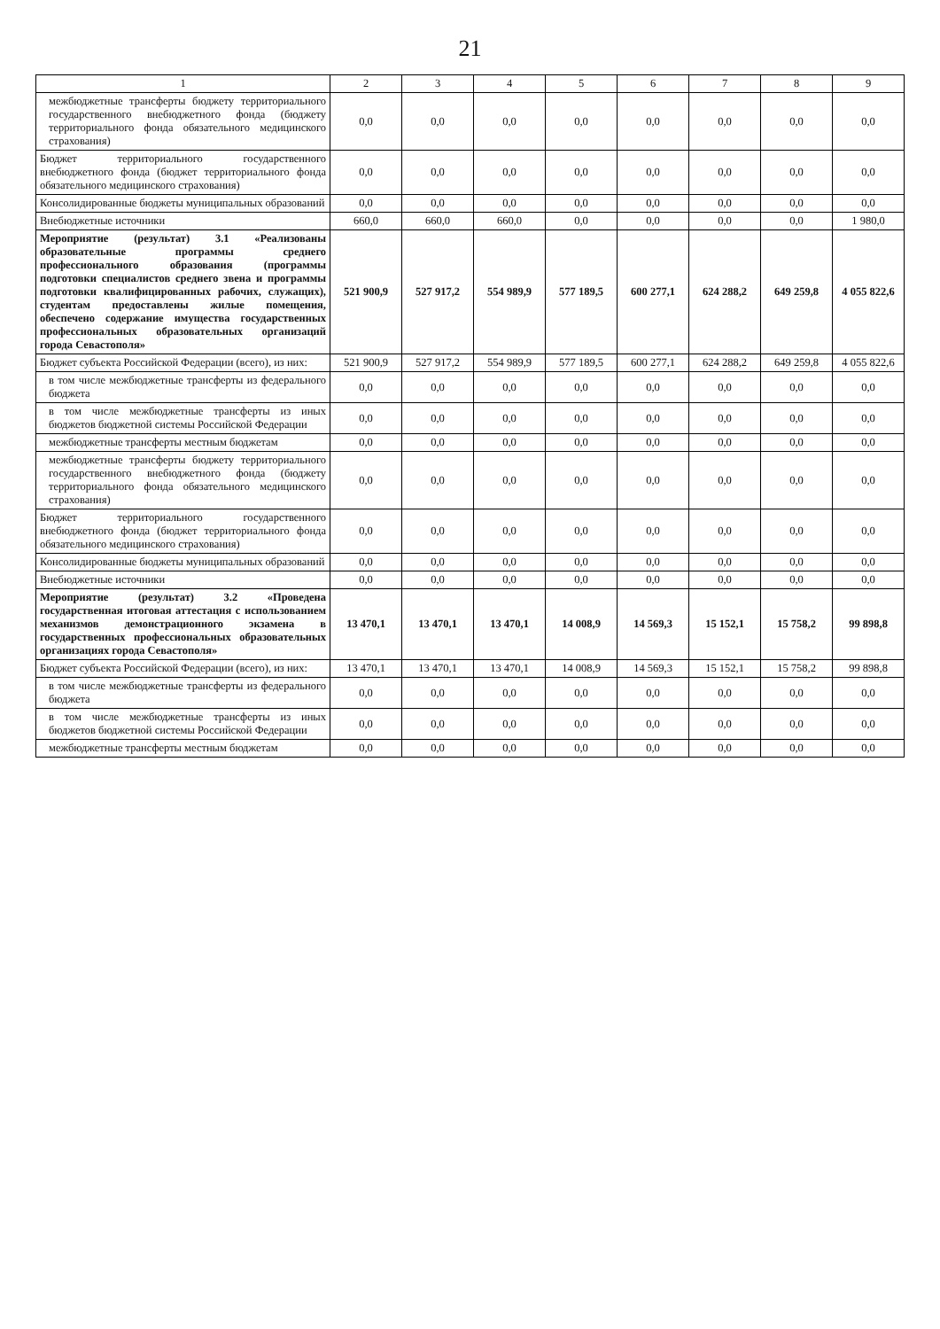21
| 1 | 2 | 3 | 4 | 5 | 6 | 7 | 8 | 9 |
| --- | --- | --- | --- | --- | --- | --- | --- | --- |
| межбюджетные трансферты бюджету территориального государственного внебюджетного фонда (бюджету территориального фонда обязательного медицинского страхования) | 0,0 | 0,0 | 0,0 | 0,0 | 0,0 | 0,0 | 0,0 | 0,0 |
| Бюджет территориального государственного внебюджетного фонда (бюджет территориального фонда обязательного медицинского страхования) | 0,0 | 0,0 | 0,0 | 0,0 | 0,0 | 0,0 | 0,0 | 0,0 |
| Консолидированные бюджеты муниципальных образований | 0,0 | 0,0 | 0,0 | 0,0 | 0,0 | 0,0 | 0,0 | 0,0 |
| Внебюджетные источники | 660,0 | 660,0 | 660,0 | 0,0 | 0,0 | 0,0 | 0,0 | 1 980,0 |
| Мероприятие (результат) 3.1 «Реализованы образовательные программы среднего профессионального образования (программы подготовки специалистов среднего звена и программы подготовки квалифицированных рабочих, служащих), студентам предоставлены жилые помещения, обеспечено содержание имущества государственных профессиональных образовательных организаций города Севастополя» | 521 900,9 | 527 917,2 | 554 989,9 | 577 189,5 | 600 277,1 | 624 288,2 | 649 259,8 | 4 055 822,6 |
| Бюджет субъекта Российской Федерации (всего), из них: | 521 900,9 | 527 917,2 | 554 989,9 | 577 189,5 | 600 277,1 | 624 288,2 | 649 259,8 | 4 055 822,6 |
| в том числе межбюджетные трансферты из федерального бюджета | 0,0 | 0,0 | 0,0 | 0,0 | 0,0 | 0,0 | 0,0 | 0,0 |
| в том числе межбюджетные трансферты из иных бюджетов бюджетной системы Российской Федерации | 0,0 | 0,0 | 0,0 | 0,0 | 0,0 | 0,0 | 0,0 | 0,0 |
| межбюджетные трансферты местным бюджетам | 0,0 | 0,0 | 0,0 | 0,0 | 0,0 | 0,0 | 0,0 | 0,0 |
| межбюджетные трансферты бюджету территориального государственного внебюджетного фонда (бюджету территориального фонда обязательного медицинского страхования) | 0,0 | 0,0 | 0,0 | 0,0 | 0,0 | 0,0 | 0,0 | 0,0 |
| Бюджет территориального государственного внебюджетного фонда (бюджет территориального фонда обязательного медицинского страхования) | 0,0 | 0,0 | 0,0 | 0,0 | 0,0 | 0,0 | 0,0 | 0,0 |
| Консолидированные бюджеты муниципальных образований | 0,0 | 0,0 | 0,0 | 0,0 | 0,0 | 0,0 | 0,0 | 0,0 |
| Внебюджетные источники | 0,0 | 0,0 | 0,0 | 0,0 | 0,0 | 0,0 | 0,0 | 0,0 |
| Мероприятие (результат) 3.2 «Проведена государственная итоговая аттестация с использованием механизмов демонстрационного экзамена в государственных профессиональных образовательных организациях города Севастополя» | 13 470,1 | 13 470,1 | 13 470,1 | 14 008,9 | 14 569,3 | 15 152,1 | 15 758,2 | 99 898,8 |
| Бюджет субъекта Российской Федерации (всего), из них: | 13 470,1 | 13 470,1 | 13 470,1 | 14 008,9 | 14 569,3 | 15 152,1 | 15 758,2 | 99 898,8 |
| в том числе межбюджетные трансферты из федерального бюджета | 0,0 | 0,0 | 0,0 | 0,0 | 0,0 | 0,0 | 0,0 | 0,0 |
| в том числе межбюджетные трансферты из иных бюджетов бюджетной системы Российской Федерации | 0,0 | 0,0 | 0,0 | 0,0 | 0,0 | 0,0 | 0,0 | 0,0 |
| межбюджетные трансферты местным бюджетам | 0,0 | 0,0 | 0,0 | 0,0 | 0,0 | 0,0 | 0,0 | 0,0 |